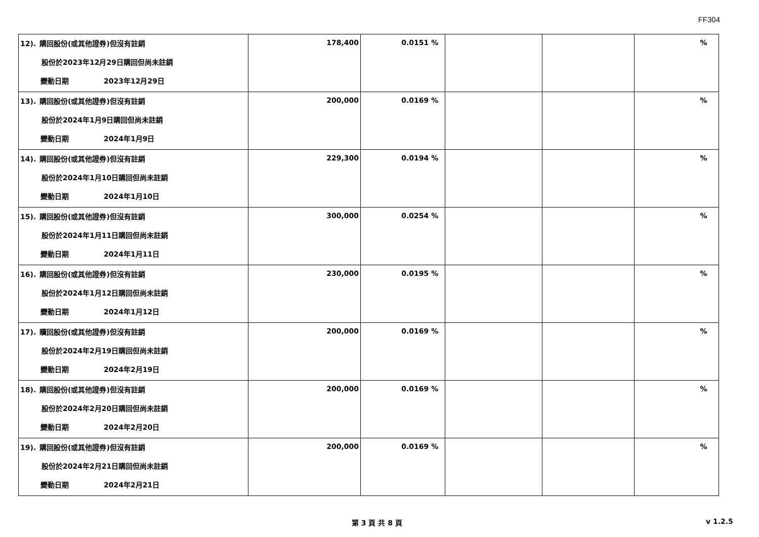FF304
| 12). 購回股份(或其他證券)但沒有註銷 股份於2023年12月29日購回但尚未註銷 變動日期 2023年12月29日 | 178,400 | 0.0151 % | | | % |
| 13). 購回股份(或其他證券)但沒有註銷 股份於2024年1月9日購回但尚未註銷 變動日期 2024年1月9日 | 200,000 | 0.0169 % | | | % |
| 14). 購回股份(或其他證券)但沒有註銷 股份於2024年1月10日購回但尚未註銷 變動日期 2024年1月10日 | 229,300 | 0.0194 % | | | % |
| 15). 購回股份(或其他證券)但沒有註銷 股份於2024年1月11日購回但尚未註銷 變動日期 2024年1月11日 | 300,000 | 0.0254 % | | | % |
| 16). 購回股份(或其他證券)但沒有註銷 股份於2024年1月12日購回但尚未註銷 變動日期 2024年1月12日 | 230,000 | 0.0195 % | | | % |
| 17). 贖回股份(或其他證券)但沒有註銷 股份於2024年2月19日購回但尚未註銷 變動日期 2024年2月19日 | 200,000 | 0.0169 % | | | % |
| 18). 購回股份(或其他證券)但沒有註銷 股份於2024年2月20日購回但尚未註銷 變動日期 2024年2月20日 | 200,000 | 0.0169 % | | | % |
| 19). 購回股份(或其他證券)但沒有註銷 股份於2024年2月21日購回但尚未註銷 變動日期 2024年2月21日 | 200,000 | 0.0169 % | | | % |
第 3 頁 共 8 頁 v 1.2.5